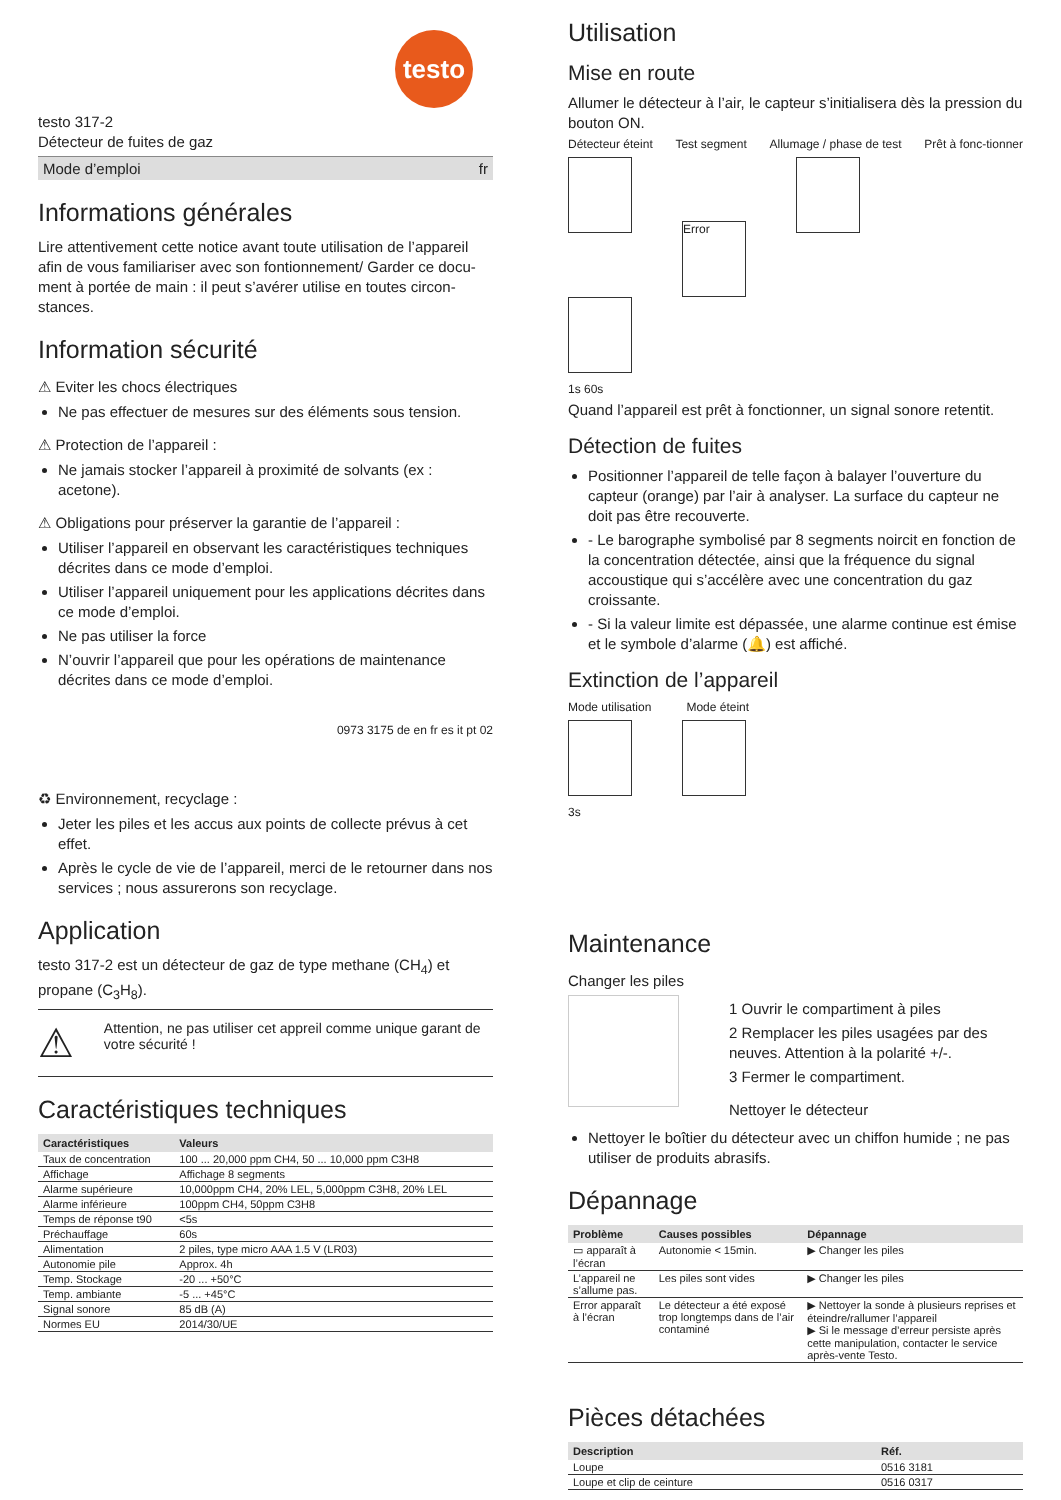testo
testo 317-2
Détecteur de fuites de gaz
Mode d’emploi fr
Informations générales
Lire attentivement cette notice avant toute utilisation de l’appareil afin de vous familiariser avec son fontionnement/ Garder ce docu-ment à portée de main : il peut s’avérer utilise en toutes circon-stances.
Information sécurité
⚠ Eviter les chocs électriques
Ne pas effectuer de mesures sur des éléments sous tension.
⚠ Protection de l’appareil :
Ne jamais stocker l’appareil à proximité de solvants (ex : acetone).
⚠ Obligations pour préserver la garantie de l’appareil :
Utiliser l’appareil en observant les caractéristiques techniques décrites dans ce mode d’emploi.
Utiliser l’appareil uniquement pour les applications décrites dans ce mode d’emploi.
Ne pas utiliser la force
N’ouvrir l’appareil que pour les opérations de maintenance décrites dans ce mode d’emploi.
0973 3175 de en fr es it pt 02
♻ Environnement, recyclage :
Jeter les piles et les accus aux points de collecte prévus à cet effet.
Après le cycle de vie de l’appareil, merci de le retourner dans nos services ; nous assurerons son recyclage.
Application
testo 317-2 est un détecteur de gaz de type methane (CH<sub>4</sub>) et propane (C<sub>3</sub>H<sub>8</sub>).
⚠ Attention, ne pas utiliser cet appreil comme unique garant de votre sécurité !
Caractéristiques techniques
| Caractéristiques | Valeurs |
| --- | --- |
| Taux de concentration | 100 ... 20,000 ppm CH4, 50 ... 10,000 ppm C3H8 |
| Affichage | Affichage 8 segments |
| Alarme supérieure | 10,000ppm CH4, 20% LEL, 5,000ppm C3H8, 20% LEL |
| Alarme inférieure | 100ppm CH4, 50ppm C3H8 |
| Temps de réponse t90 | <5s |
| Préchauffage | 60s |
| Alimentation | 2 piles, type micro AAA 1.5 V (LR03) |
| Autonomie pile | Approx. 4h |
| Temp. Stockage | -20 ... +50°C |
| Temp. ambiante | -5 ... +45°C |
| Signal sonore | 85 dB (A) |
| Normes EU | 2014/30/UE |
Utilisation
Mise en route
Allumer le détecteur à l’air, le capteur s’initialisera dès la pression du bouton ON.
Détecteur éteint Test segment Allumage / phase de test Prêt à fonc-tionner
Error
1s 60s
Quand l’appareil est prêt à fonctionner, un signal sonore retentit.
Détection de fuites
Positionner l’appareil de telle façon à balayer l’ouverture du capteur (orange) par l’air à analyser. La surface du capteur ne doit pas être recouverte.
- Le barographe symbolisé par 8 segments noircit en fonction de la concentration détectée, ainsi que la fréquence du signal accoustique qui s’accélère avec une concentration du gaz croissante.
- Si la valeur limite est dépassée, une alarme continue est émise et le symbole d’alarme (🔔) est affiché.
Extinction de l’appareil
Mode utilisation Mode éteint
3s
Maintenance
Changer les piles
1 Ouvrir le compartiment à piles
2 Remplacer les piles usagées par des neuves. Attention à la polarité +/-.
3 Fermer le compartiment.
Nettoyer le détecteur
Nettoyer le boîtier du détecteur avec un chiffon humide ; ne pas utiliser de produits abrasifs.
Dépannage
| Problème | Causes possibles | Dépannage |
| --- | --- | --- |
| ▭ apparaît à l’écran | Autonomie < 15min. | ▶ Changer les piles |
| L’appareil ne s’allume pas. | Les piles sont vides | ▶ Changer les piles |
| Error apparaît à l’écran | Le détecteur a été exposé trop longtemps dans de l’air contaminé | ▶ Nettoyer la sonde à plusieurs reprises et éteindre/rallumer l’appareil ▶ Si le message d’erreur persiste après cette manipulation, contacter le service après-vente Testo. |
Pièces détachées
| Description | Réf. |
| --- | --- |
| Loupe | 0516 3181 |
| Loupe et clip de ceinture | 0516 0317 |